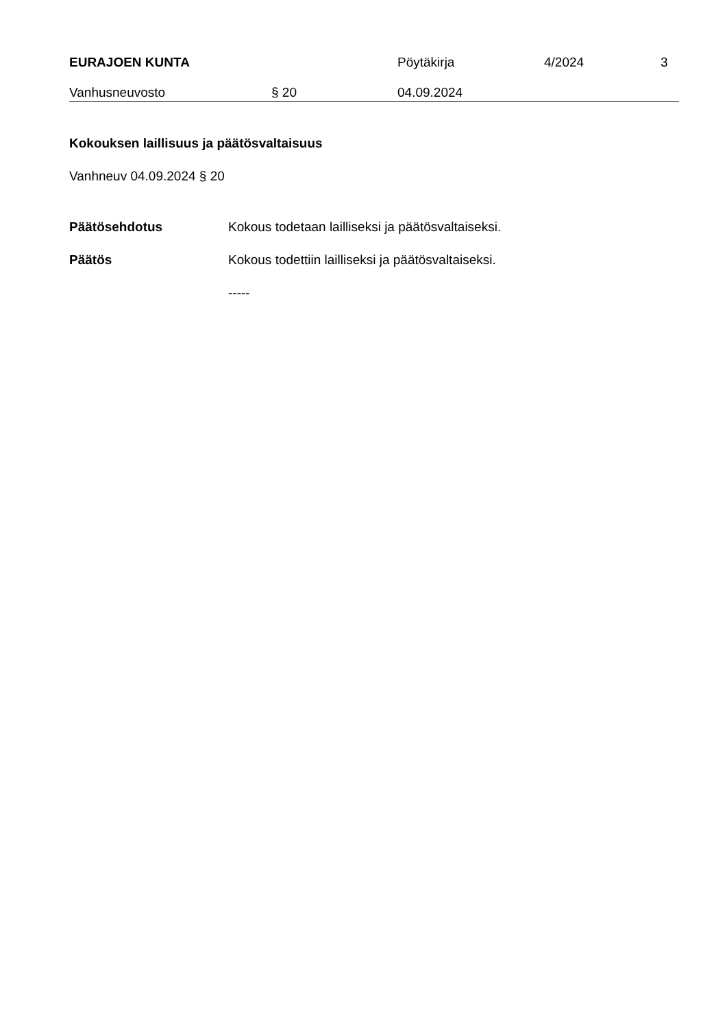EURAJOEN KUNTA Pöytäkirja 4/2024 3
Vanhusneuvosto § 20 04.09.2024
Kokouksen laillisuus ja päätösvaltaisuus
Vanhneuv 04.09.2024 § 20
Päätösehdotus Kokous todetaan lailliseksi ja päätösvaltaiseksi.
Päätös Kokous todettiin lailliseksi ja päätösvaltaiseksi.
-----